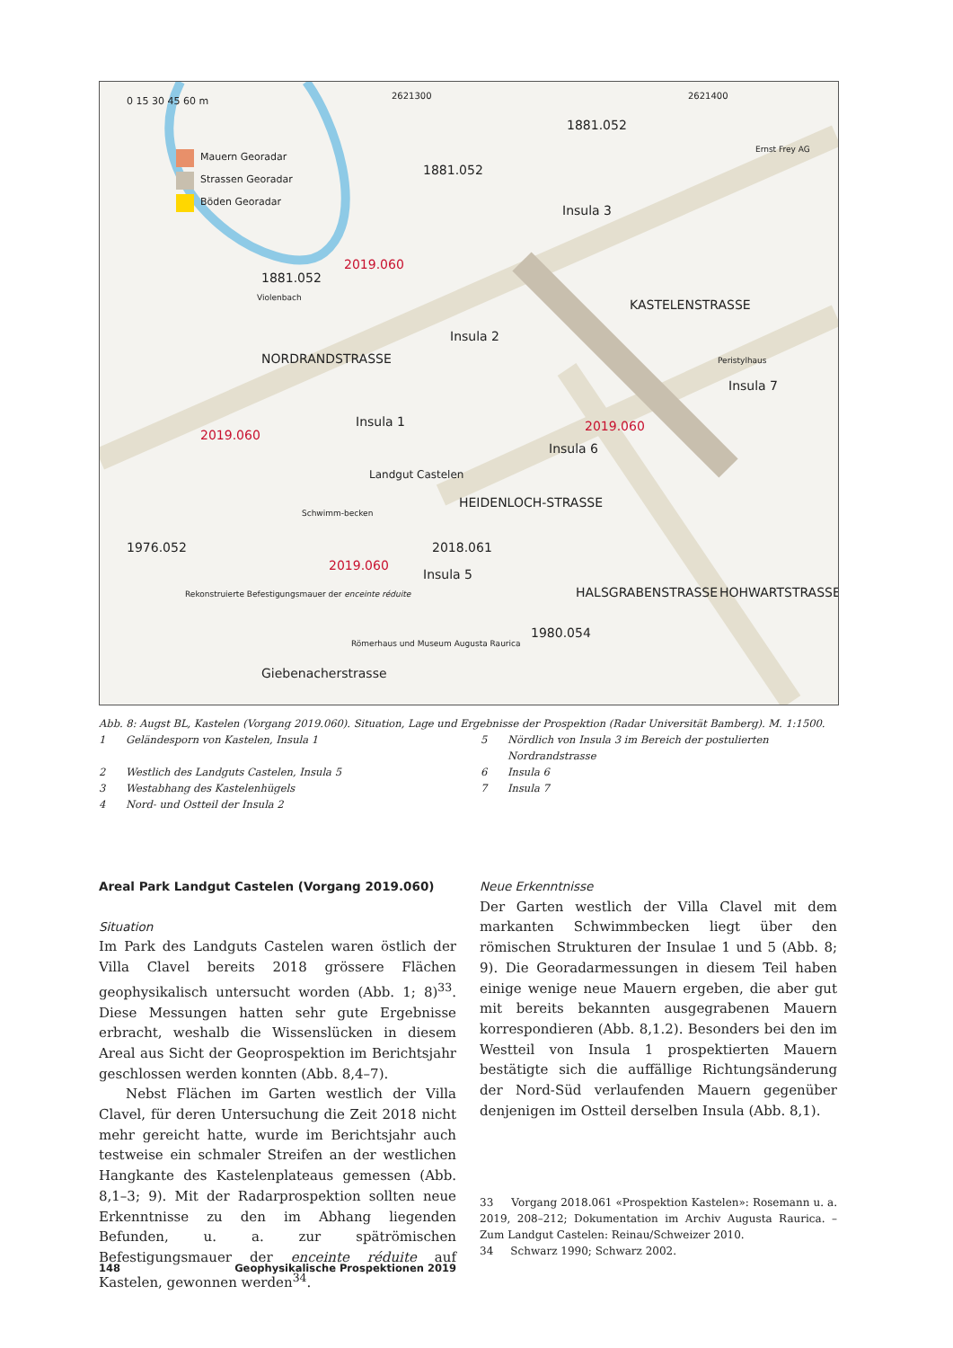Mauern Georadar
Strassen Georadar
Böden Georadar
0 15 30 45 60 m 2621300 2621400
1881.052
1881.052
1881.052
2019.060
2019.060
2019.060
2019.060
Insula 3
Insula 2
Insula 1
Insula 6
Insula 5
Insula 7
Peristylhaus
Ernst Frey AG
Landgut Castelen
Schwimm-becken
1976.052 2018.061
1980.054
Rekonstruierte Befestigungsmauer der enceinte réduite
Römerhaus und Museum Augusta Raurica
NORDRANDSTRASSE
KASTELENSTRASSE
HEIDENLOCH-STRASSE
HALSGRABENSTRASSE HOHWARTSTRASSE
Giebenacherstrasse
Violenbach
Abb. 8: Augst BL, Kastelen (Vorgang 2019.060). Situation, Lage und Ergebnisse der Prospektion (Radar Universität Bamberg). M. 1:1500.
| 1 | Geländesporn von Kastelen, Insula 1 | 5 | Nördlich von Insula 3 im Bereich der postulierten Nordrandstrasse |
| 2 | Westlich des Landguts Castelen, Insula 5 | 6 | Insula 6 |
| 3 | Westabhang des Kastelenhügels | 7 | Insula 7 |
| 4 | Nord- und Ostteil der Insula 2 | | |
Areal Park Landgut Castelen (Vorgang 2019.060)
Situation
Im Park des Landguts Castelen waren östlich der Villa Clavel bereits 2018 grössere Flächen geophysikalisch untersucht worden (Abb. 1; 8)<sup>33</sup>. Diese Messungen hatten sehr gute Ergebnisse erbracht, weshalb die Wissenslücken in diesem Areal aus Sicht der Geoprospektion im Berichtsjahr geschlossen werden konnten (Abb. 8,4–7).
Nebst Flächen im Garten westlich der Villa Clavel, für deren Untersuchung die Zeit 2018 nicht mehr gereicht hatte, wurde im Berichtsjahr auch testweise ein schmaler Streifen an der westlichen Hangkante des Kastelenplateaus gemessen (Abb. 8,1–3; 9). Mit der Radarprospektion sollten neue Erkenntnisse zu den im Abhang liegenden Befunden, u. a. zur spätrömischen Befestigungsmauer der enceinte réduite auf Kastelen, gewonnen werden<sup>34</sup>.
Neue Erkenntnisse
Der Garten westlich der Villa Clavel mit dem markanten Schwimmbecken liegt über den römischen Strukturen der Insulae 1 und 5 (Abb. 8; 9). Die Georadarmessungen in diesem Teil haben einige wenige neue Mauern ergeben, die aber gut mit bereits bekannten ausgegrabenen Mauern korrespondieren (Abb. 8,1.2). Besonders bei den im Westteil von Insula 1 prospektierten Mauern bestätigte sich die auffällige Richtungsänderung der Nord-Süd verlaufenden Mauern gegenüber denjenigen im Ostteil derselben Insula (Abb. 8,1).
33 Vorgang 2018.061 «Prospektion Kastelen»: Rosemann u. a. 2019, 208–212; Dokumentation im Archiv Augusta Raurica. – Zum Landgut Castelen: Reinau/Schweizer 2010.
34 Schwarz 1990; Schwarz 2002.
148 Geophysikalische Prospektionen 2019